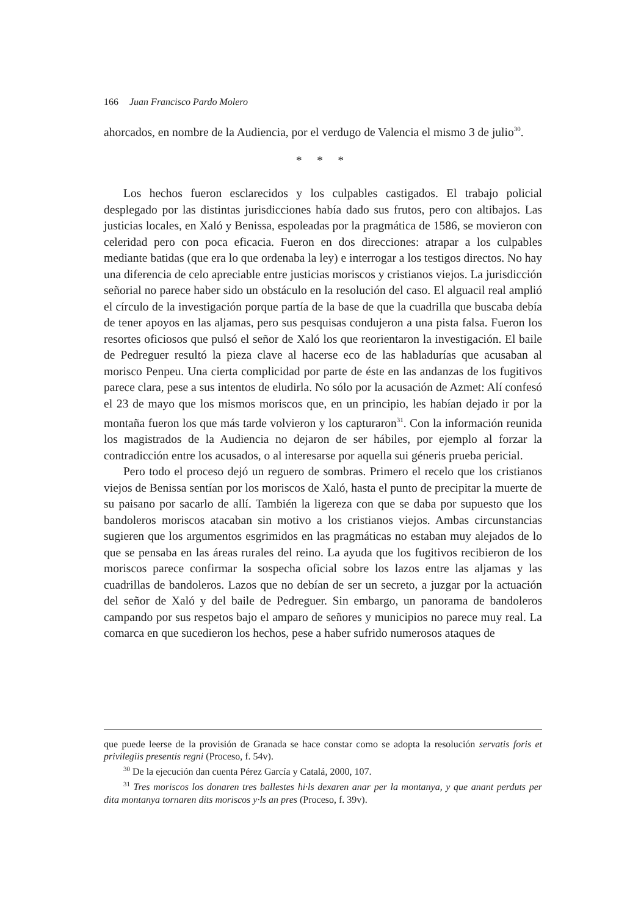166 Juan Francisco Pardo Molero
ahorcados, en nombre de la Audiencia, por el verdugo de Valencia el mismo 3 de julio<sup>30</sup>.
* * *
Los hechos fueron esclarecidos y los culpables castigados. El trabajo policial desplegado por las distintas jurisdicciones había dado sus frutos, pero con altibajos. Las justicias locales, en Xaló y Benissa, espoleadas por la pragmática de 1586, se movieron con celeridad pero con poca eficacia. Fueron en dos direcciones: atrapar a los culpables mediante batidas (que era lo que ordenaba la ley) e interrogar a los testigos directos. No hay una diferencia de celo apreciable entre justicias moriscos y cristianos viejos. La jurisdicción señorial no parece haber sido un obstáculo en la resolución del caso. El alguacil real amplió el círculo de la investigación porque partía de la base de que la cuadrilla que buscaba debía de tener apoyos en las aljamas, pero sus pesquisas condujeron a una pista falsa. Fueron los resortes oficiosos que pulsó el señor de Xaló los que reorientaron la investigación. El baile de Pedreguer resultó la pieza clave al hacerse eco de las habladurías que acusaban al morisco Penpeu. Una cierta complicidad por parte de éste en las andanzas de los fugitivos parece clara, pese a sus intentos de eludirla. No sólo por la acusación de Azmet: Alí confesó el 23 de mayo que los mismos moriscos que, en un principio, les habían dejado ir por la montaña fueron los que más tarde volvieron y los capturaron<sup>31</sup>. Con la información reunida los magistrados de la Audiencia no dejaron de ser hábiles, por ejemplo al forzar la contradicción entre los acusados, o al interesarse por aquella sui géneris prueba pericial.
Pero todo el proceso dejó un reguero de sombras. Primero el recelo que los cristianos viejos de Benissa sentían por los moriscos de Xaló, hasta el punto de precipitar la muerte de su paisano por sacarlo de allí. También la ligereza con que se daba por supuesto que los bandoleros moriscos atacaban sin motivo a los cristianos viejos. Ambas circunstancias sugieren que los argumentos esgrimidos en las pragmáticas no estaban muy alejados de lo que se pensaba en las áreas rurales del reino. La ayuda que los fugitivos recibieron de los moriscos parece confirmar la sospecha oficial sobre los lazos entre las aljamas y las cuadrillas de bandoleros. Lazos que no debían de ser un secreto, a juzgar por la actuación del señor de Xaló y del baile de Pedreguer. Sin embargo, un panorama de bandoleros campando por sus respetos bajo el amparo de señores y municipios no parece muy real. La comarca en que sucedieron los hechos, pese a haber sufrido numerosos ataques de
que puede leerse de la provisión de Granada se hace constar como se adopta la resolución servatis foris et privilegiis presentis regni (Proceso, f. 54v).
<sup>30</sup> De la ejecución dan cuenta Pérez García y Catalá, 2000, 107.
<sup>31</sup> Tres moriscos los donaren tres ballestes hi·ls dexaren anar per la montanya, y que anant perduts per dita montanya tornaren dits moriscos y·ls an pres (Proceso, f. 39v).